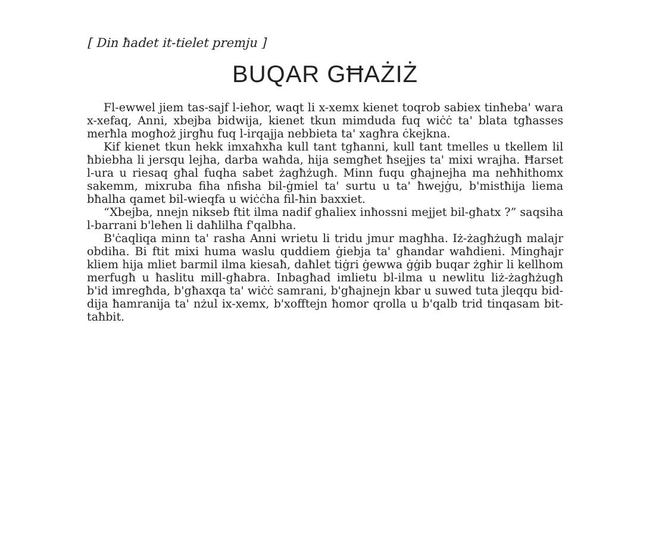[ Din ħadet it-tielet premju ]
BUQAR GĦAŻIŻ
Fl-ewwel jiem tas-sajf l-ieħor, waqt li x-xemx kienet toqrob sabiex tinħeba' wara x-xefaq, Anni, xbejba bidwija, kienet tkun mimduda fuq wiċċ ta' blata tgħasses merħla mogħoż jirgħu fuq l-irqajja nebbieta ta' xagħra ċkejkna.
Kif kienet tkun hekk imxaħxħa kull tant tgħanni, kull tant tmelles u tkellem lil ħbiebha li jersqu lejha, darba waħda, hija semgħet ħsejjes ta' mixi wrajha. Ħarset l-ura u riesaq għal fuqha sabet żagħżugħ. Minn fuqu għajnejha ma neħħithomx sakemm, mixruba fiha nfisha bil-ġmiel ta' surtu u ta' ħwejġu, b'mistħija liema bħalha qamet bil-wieqfa u wiċċha fil-ħin baxxiet.
“Xbejba, nnejn nikseb ftit ilma nadif għaliex inħossni mejjet bil-għatx ?” saqsiha l-barrani b'leħen li daħlilha f'qalbha.
B'ċaqliqa minn ta' rasha Anni wrietu li tridu jmur magħha. Iż-żagħżugħ malajr obdiha. Bi ftit mixi huma waslu quddiem ġiebja ta' għandar waħdieni. Mingħajr kliem hija mliet barmil ilma kiesaħ, daħlet tiġri ġewwa ġġib buqar żgħir li kellhom merfugħ u ħaslitu mill-għabra. Inbagħad imlietu bl-ilma u newlitu liż-żagħżugħ b'id imregħda, b'għaxqa ta' wiċċ samrani, b'għajnejn kbar u suwed tuta jleqqu bid-dija ħamranija ta' nżul ix-xemx, b'xofftejn ħomor qrolla u b'qalb trid tinqasam bit-taħbit.